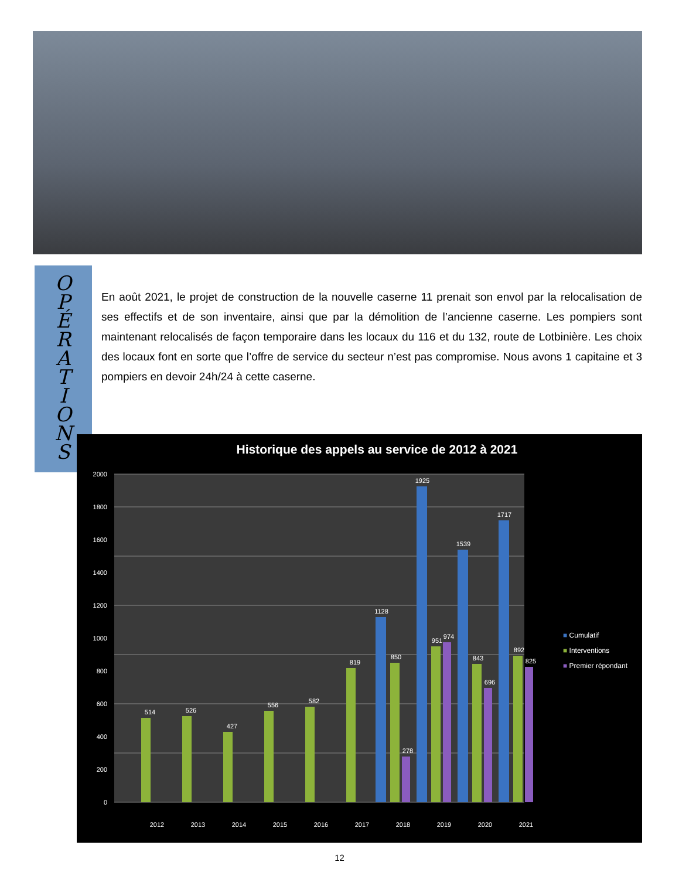O
P
É
R
A
T
I
O
N
S
En août 2021, le projet de construction de la nouvelle caserne 11 prenait son envol par la relocalisation de ses effectifs et de son inventaire, ainsi que par la démolition de l’ancienne caserne. Les pompiers sont maintenant relocalisés de façon temporaire dans les locaux du 116 et du 132, route de Lotbinière. Les choix des locaux font en sorte que l’offre de service du secteur n’est pas compromise. Nous avons 1 capitaine et 3 pompiers en devoir 24h/24 à cette caserne.
Historique des appels au service de 2012 à 2021
2000
1800
1600
1400
1200
1000
800
600
400
200
0
514
526
427
556
582
819
850
951
843
892
1128
1925
1539
1717
278
974
696
825
2012
2013
2014
2015
2016
2017
2018
2019
2020
2021
■ Cumulatif
■ Interventions
■ Premier répondant
12